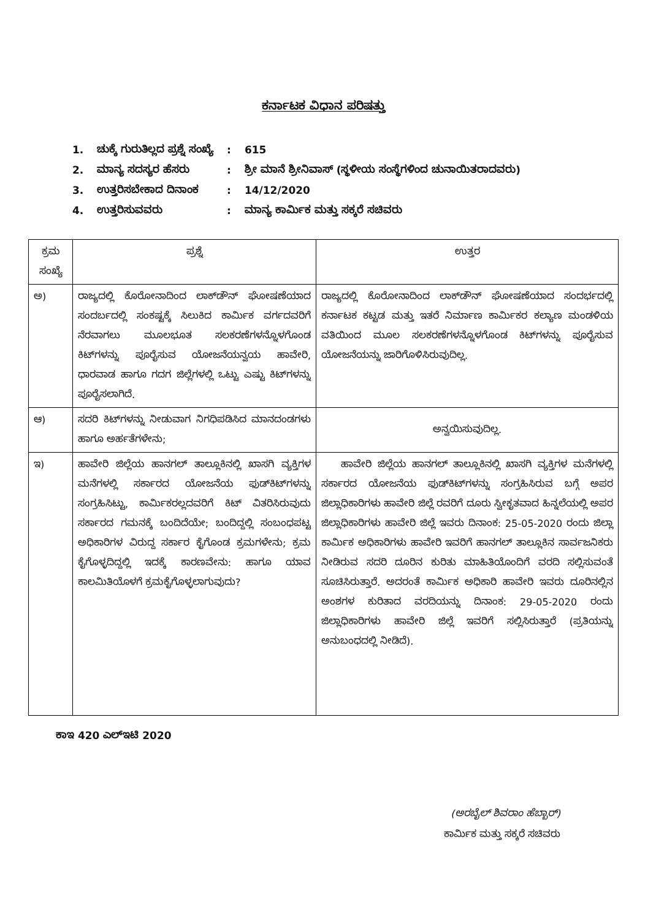ಕರ್ನಾಟಕ ವಿಧಾನ ಪರಿಷತ್ತು
| 1. | ಚುಕ್ಕೆ ಗುರುತಿಲ್ಲದ ಪ್ರಶ್ನೆ ಸಂಖ್ಯೆ | : | 615 |
| 2. | ಮಾನ್ಯ ಸದಸ್ಯರ ಹೆಸರು | : | ಶ್ರೀ ಮಾನೆ ಶ್ರೀನಿವಾಸ್ (ಸ್ಥಳೀಯ ಸಂಸ್ಥೆಗಳಿಂದ ಚುನಾಯಿತರಾದವರು) |
| 3. | ಉತ್ತರಿಸಬೇಕಾದ ದಿನಾಂಕ | : | 14/12/2020 |
| 4. | ಉತ್ತರಿಸುವವರು | : | ಮಾನ್ಯ ಕಾರ್ಮಿಕ ಮತ್ತು ಸಕ್ಕರೆ ಸಚಿವರು |
| ಕ್ರಮ ಸಂಖ್ಯೆ | ಪ್ರಶ್ನೆ | ಉತ್ತರ |
| --- | --- | --- |
| ಅ) | ರಾಜ್ಯದಲ್ಲಿ ಕೊರೋನಾದಿಂದ ಲಾಕ್‌ಡೌನ್ ಘೋಷಣೆಯಾದ ಸಂದರ್ಬದಲ್ಲಿ ಸಂಕಷ್ಟಕ್ಕೆ ಸಿಲುಕಿದ ಕಾರ್ಮಿಕ ವರ್ಗದವರಿಗೆ ನೆರವಾಗಲು ಮೂಲಭೂತ ಸಲಕರಣೆಗಳನ್ನೊಳಗೊಂಡ ಕಿಟ್‌ಗಳನ್ನು ಪೂರೈಸುವ ಯೋಜನೆಯನ್ವಯ ಹಾವೇರಿ, ಧಾರವಾಡ ಹಾಗೂ ಗದಗ ಜಿಲ್ಲೆಗಳಲ್ಲಿ ಒಟ್ಟು ಎಷ್ಟು ಕಿಟ್‌ಗಳನ್ನು ಪೂರೈಸಲಾಗಿದೆ. | ರಾಜ್ಯದಲ್ಲಿ ಕೊರೋನಾದಿಂದ ಲಾಕ್‌ಡೌನ್ ಘೋಷಣೆಯಾದ ಸಂದರ್ಭದಲ್ಲಿ ಕರ್ನಾಟಕ ಕಟ್ಟಡ ಮತ್ತು ಇತರೆ ನಿರ್ಮಾಣ ಕಾರ್ಮಿಕರ ಕಲ್ಯಾಣ ಮಂಡಳಿಯ ವತಿಯಿಂದ ಮೂಲ ಸಲಕರಣೆಗಳನ್ನೊಳಗೊಂಡ ಕಿಟ್‌ಗಳನ್ನು ಪೂರೈಸುವ ಯೋಜನೆಯನ್ನು ಜಾರಿಗೊಳಿಸಿರುವುದಿಲ್ಲ. |
| ಆ) | ಸದರಿ ಕಿಟ್‌ಗಳನ್ನು ನೀಡುವಾಗ ನಿಗಧಿಪಡಿಸಿದ ಮಾನದಂಡಗಳು ಹಾಗೂ ಅರ್ಹತೆಗಳೇನು; | ಅನ್ವಯಿಸುವುದಿಲ್ಲ. |
| ಇ) | ಹಾವೇರಿ ಜಿಲ್ಲೆಯ ಹಾನಗಲ್ ತಾಲ್ಲೂಕಿನಲ್ಲಿ ಖಾಸಗಿ ವ್ಯಕ್ತಿಗಳ ಮನೆಗಳಲ್ಲಿ ಸರ್ಕಾರದ ಯೋಜನೆಯ ಫುಡ್‌ಕಿಟ್‌ಗಳನ್ನು ಸಂಗ್ರಹಿಸಿಟ್ಟು, ಕಾರ್ಮಿಕರಲ್ಲದವರಿಗೆ ಕಿಟ್ ವಿತರಿಸಿರುವುದು ಸರ್ಕಾರದ ಗಮನಕ್ಕೆ ಬಂದಿದೆಯೇ; ಬಂದಿದ್ದಲ್ಲಿ ಸಂಬಂಧಪಟ್ಟ ಅಧಿಕಾರಿಗಳ ವಿರುದ್ದ ಸರ್ಕಾರ ಕೈಗೊಂಡ ಕ್ರಮಗಳೇನು; ಕ್ರಮ ಕೈಗೊಳ್ಳದಿದ್ದಲ್ಲಿ ಇದಕ್ಕೆ ಕಾರಣವೇನು: ಹಾಗೂ ಯಾವ ಕಾಲಮಿತಿಯೊಳಗೆ ಕ್ರಮಕೈಗೊಳ್ಳಲಾಗುವುದು? | ಹಾವೇರಿ ಜಿಲ್ಲೆಯ ಹಾನಗಲ್ ತಾಲ್ಲೂಕಿನಲ್ಲಿ ಖಾಸಗಿ ವ್ಯಕ್ತಿಗಳ ಮನೆಗಳಲ್ಲಿ ಸರ್ಕಾರದ ಯೋಜನೆಯ ಫುಡ್‌ಕಿಟ್‌ಗಳನ್ನು ಸಂಗ್ರಹಿಸಿರುವ ಬಗ್ಗೆ ಅಪರ ಜಿಲ್ಲಾಧಿಕಾರಿಗಳು ಹಾವೇರಿ ಜಿಲ್ಲೆ ರವರಿಗೆ ದೂರು ಸ್ವೀಕೃತವಾದ ಹಿನ್ನಲೆಯಲ್ಲಿ ಅಪರ ಜಿಲ್ಲಾಧಿಕಾರಿಗಳು ಹಾವೇರಿ ಜಿಲ್ಲೆ ಇವರು ದಿನಾಂಕ: 25-05-2020 ರಂದು ಜಿಲ್ಲಾ ಕಾರ್ಮಿಕ ಅಧಿಕಾರಿಗಳು ಹಾವೇರಿ ಇವರಿಗೆ ಹಾನಗಲ್ ತಾಲ್ಲೂಕಿನ ಸಾರ್ವಜನಿಕರು ನೀಡಿರುವ ಸದರಿ ದೂರಿನ ಕುರಿತು ಮಾಹಿತಿಯೊಂದಿಗೆ ವರದಿ ಸಲ್ಲಿಸುವಂತೆ ಸೂಚಿಸಿರುತ್ತಾರೆ. ಅದರಂತೆ ಕಾರ್ಮಿಕ ಅಧಿಕಾರಿ ಹಾವೇರಿ ಇವರು ದೂರಿನಲ್ಲಿನ ಅಂಶಗಳ ಕುರಿತಾದ ವರದಿಯನ್ನು ದಿನಾಂಕ: 29-05-2020 ರಂದು ಜಿಲ್ಲಾಧಿಕಾರಿಗಳು ಹಾವೇರಿ ಜಿಲ್ಲೆ ಇವರಿಗೆ ಸಲ್ಲಿಸಿರುತ್ತಾರೆ (ಪ್ರತಿಯನ್ನು ಅನುಬಂಧದಲ್ಲಿ ನೀಡಿದೆ). |
ಕಾಇ 420 ಎಲ್‌ಇಟಿ 2020
(ಅರಬೈಲ್ ಶಿವರಾಂ ಹೆಬ್ಬಾರ್)
ಕಾರ್ಮಿಕ ಮತ್ತು ಸಕ್ಕರೆ ಸಚಿವರು